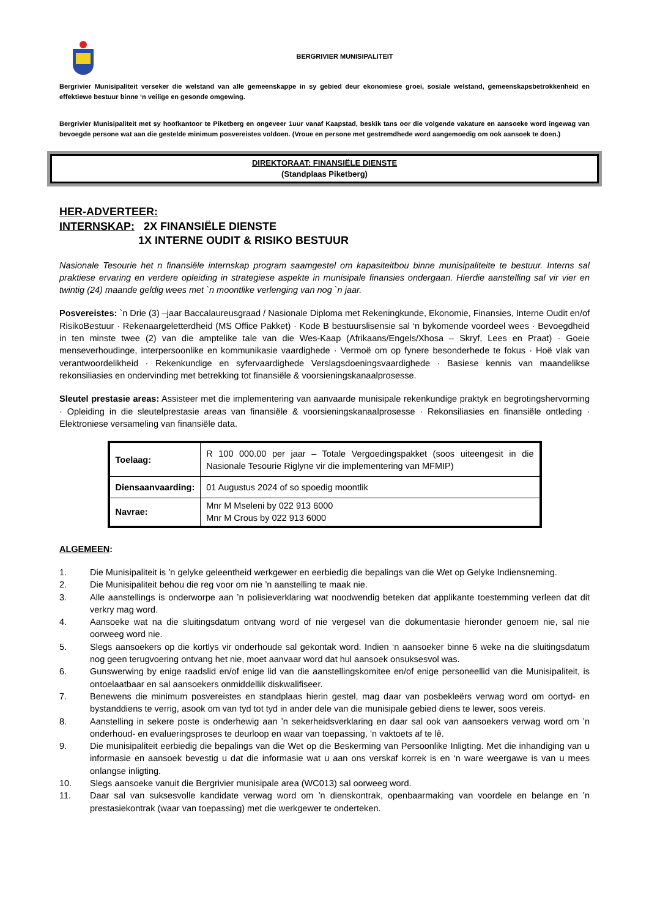BERGRIVIER MUNISIPALITEIT
Bergrivier Munisipaliteit verseker die welstand van alle gemeenskappe in sy gebied deur ekonomiese groei, sosiale welstand, gemeenskapsbetrokkenheid en effektiewe bestuur binne ‘n veilige en gesonde omgewing.
Bergrivier Munisipaliteit met sy hoofkantoor te Piketberg en ongeveer 1uur vanaf Kaapstad, beskik tans oor die volgende vakature en aansoeke word ingewag van bevoegde persone wat aan die gestelde minimum posvereistes voldoen. (Vroue en persone met gestremdhede word aangemoedig om ook aansoek te doen.)
DIREKTORAAT: FINANSIËLE DIENSTE
(Standplaas Piketberg)
HER-ADVERTEER:
INTERNSKAP: 2X FINANSIËLE DIENSTE
1X INTERNE OUDIT & RISIKO BESTUUR
Nasionale Tesourie het n finansiële internskap program saamgestel om kapasiteitbou binne munisipaliteite te bestuur. Interns sal praktiese ervaring en verdere opleiding in strategiese aspekte in munisipale finansies ondergaan. Hierdie aanstelling sal vir vier en twintig (24) maande geldig wees met `n moontlike verlenging van nog `n jaar.
Posvereistes: `n Drie (3) –jaar Baccalaureusgraad / Nasionale Diploma met Rekeningkunde, Ekonomie, Finansies, Interne Oudit en/of RisikoBestuur · Rekenaargeletterdheid (MS Office Pakket) · Kode B bestuurslisensie sal ‘n bykomende voordeel wees · Bevoegdheid in ten minste twee (2) van die amptelike tale van die Wes-Kaap (Afrikaans/Engels/Xhosa – Skryf, Lees en Praat) · Goeie menseverhoudinge, interpersoonlike en kommunikasie vaardighede · Vermoë om op fynere besonderhede te fokus · Hoë vlak van verantwoordelikheid · Rekenkundige en syfervaardighede Verslagsdoeningsvaardighede · Basiese kennis van maandelikse rekonsiliasies en ondervinding met betrekking tot finansiële & voorsieningskanaalprosesse.
Sleutel prestasie areas: Assisteer met die implementering van aanvaarde munisipale rekenkundige praktyk en begrotingshervorming · Opleiding in die sleutelprestasie areas van finansiële & voorsieningskanaalprosesse · Rekonsiliasies en finansiële ontleding · Elektroniese versameling van finansiële data.
| Toelaag: | R 100 000.00 per jaar – Totale Vergoedingspakket (soos uiteengesit in die Nasionale Tesourie Riglyne vir die implementering van MFMIP) |
| Diensaanvaarding: | 01 Augustus 2024 of so spoedig moontlik |
| Navrae: | Mnr M Mseleni by 022 913 6000 Mnr M Crous by 022 913 6000 |
ALGEMEEN:
1. Die Munisipaliteit is ’n gelyke geleentheid werkgewer en eerbiedig die bepalings van die Wet op Gelyke Indiensneming.
2. Die Munisipaliteit behou die reg voor om nie ’n aanstelling te maak nie.
3. Alle aanstellings is onderworpe aan ’n polisieverklaring wat noodwendig beteken dat applikante toestemming verleen dat dit verkry mag word.
4. Aansoeke wat na die sluitingsdatum ontvang word of nie vergesel van die dokumentasie hieronder genoem nie, sal nie oorweeg word nie.
5. Slegs aansoekers op die kortlys vir onderhoude sal gekontak word. Indien ‘n aansoeker binne 6 weke na die sluitingsdatum nog geen terugvoering ontvang het nie, moet aanvaar word dat hul aansoek onsuksesvol was.
6. Gunswerwing by enige raadslid en/of enige lid van die aanstellingskomitee en/of enige personeellid van die Munisipaliteit, is ontoelaatbaar en sal aansoekers onmiddellik diskwalifiseer.
7. Benewens die minimum posvereistes en standplaas hierin gestel, mag daar van posbekleërs verwag word om oortyd- en bystanddiens te verrig, asook om van tyd tot tyd in ander dele van die munisipale gebied diens te lewer, soos vereis.
8. Aanstelling in sekere poste is onderhewig aan ’n sekerheidsverklaring en daar sal ook van aansoekers verwag word om ’n onderhoud- en evalueringsproses te deurloop en waar van toepassing, ’n vaktoets af te lê.
9. Die munisipaliteit eerbiedig die bepalings van die Wet op die Beskerming van Persoonlike Inligting. Met die inhandiging van u informasie en aansoek bevestig u dat die informasie wat u aan ons verskaf korrek is en ‘n ware weergawe is van u mees onlangse inligting.
10. Slegs aansoeke vanuit die Bergrivier munisipale area (WC013) sal oorweeg word.
11. Daar sal van suksesvolle kandidate verwag word om ’n dienskontrak, openbaarmaking van voordele en belange en ’n prestasiekontrak (waar van toepassing) met die werkgewer te onderteken.